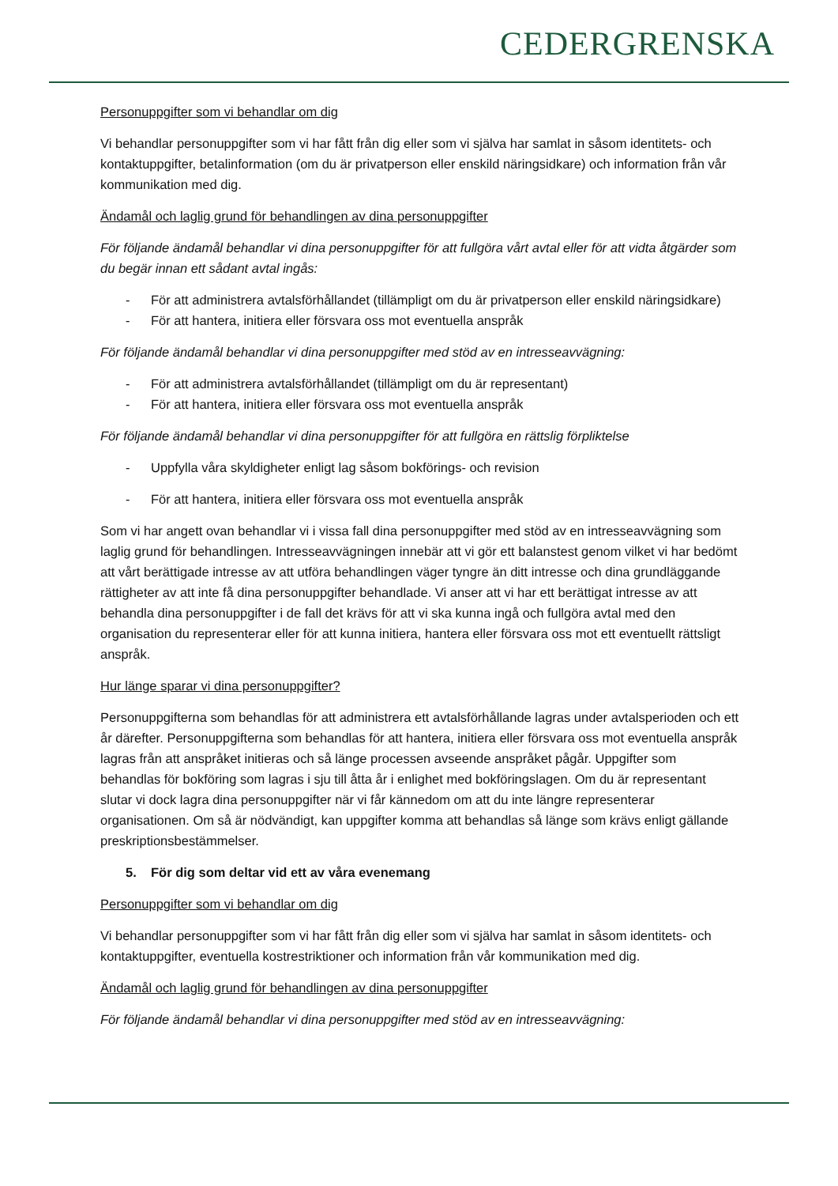CEDERGRENSKA
Personuppgifter som vi behandlar om dig
Vi behandlar personuppgifter som vi har fått från dig eller som vi själva har samlat in såsom identitets- och kontaktuppgifter, betalinformation (om du är privatperson eller enskild näringsidkare) och information från vår kommunikation med dig.
Ändamål och laglig grund för behandlingen av dina personuppgifter
För följande ändamål behandlar vi dina personuppgifter för att fullgöra vårt avtal eller för att vidta åtgärder som du begär innan ett sådant avtal ingås:
- För att administrera avtalsförhållandet (tillämpligt om du är privatperson eller enskild näringsidkare)
- För att hantera, initiera eller försvara oss mot eventuella anspråk
För följande ändamål behandlar vi dina personuppgifter med stöd av en intresseavvägning:
- För att administrera avtalsförhållandet (tillämpligt om du är representant)
- För att hantera, initiera eller försvara oss mot eventuella anspråk
För följande ändamål behandlar vi dina personuppgifter för att fullgöra en rättslig förpliktelse
- Uppfylla våra skyldigheter enligt lag såsom bokförings- och revision
- För att hantera, initiera eller försvara oss mot eventuella anspråk
Som vi har angett ovan behandlar vi i vissa fall dina personuppgifter med stöd av en intresseavvägning som laglig grund för behandlingen. Intresseavvägningen innebär att vi gör ett balanstest genom vilket vi har bedömt att vårt berättigade intresse av att utföra behandlingen väger tyngre än ditt intresse och dina grundläggande rättigheter av att inte få dina personuppgifter behandlade. Vi anser att vi har ett berättigat intresse av att behandla dina personuppgifter i de fall det krävs för att vi ska kunna ingå och fullgöra avtal med den organisation du representerar eller för att kunna initiera, hantera eller försvara oss mot ett eventuellt rättsligt anspråk.
Hur länge sparar vi dina personuppgifter?
Personuppgifterna som behandlas för att administrera ett avtalsförhållande lagras under avtalsperioden och ett år därefter. Personuppgifterna som behandlas för att hantera, initiera eller försvara oss mot eventuella anspråk lagras från att anspråket initieras och så länge processen avseende anspråket pågår. Uppgifter som behandlas för bokföring som lagras i sju till åtta år i enlighet med bokföringslagen. Om du är representant slutar vi dock lagra dina personuppgifter när vi får kännedom om att du inte längre representerar organisationen. Om så är nödvändigt, kan uppgifter komma att behandlas så länge som krävs enligt gällande preskriptionsbestämmelser.
5. För dig som deltar vid ett av våra evenemang
Personuppgifter som vi behandlar om dig
Vi behandlar personuppgifter som vi har fått från dig eller som vi själva har samlat in såsom identitets- och kontaktuppgifter, eventuella kostrestriktioner och information från vår kommunikation med dig.
Ändamål och laglig grund för behandlingen av dina personuppgifter
För följande ändamål behandlar vi dina personuppgifter med stöd av en intresseavvägning: